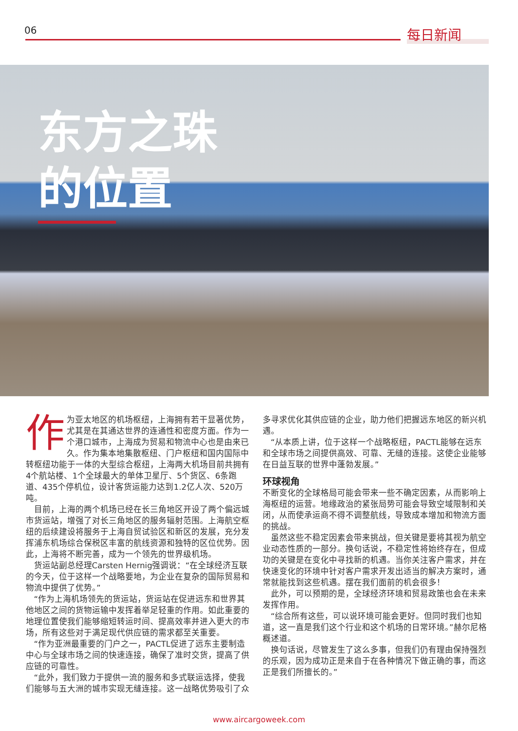06 每日新闻
东方之珠
的位置
作为亚太地区的机场枢纽，上海拥有若干显著优势，尤其是在其通达世界的连通性和密度方面。作为一个港口城市，上海成为贸易和物流中心也是由来已久。作为集本地集散枢纽、门户枢纽和国内国际中转枢纽功能于一体的大型综合枢纽，上海两大机场目前共拥有4个航站楼、1个全球最大的单体卫星厅、5个货区、6条跑道、435个停机位，设计客货运能力达到1.2亿人次、520万吨。
目前，上海的两个机场已经在长三角地区开设了两个偏远城市货运站，增强了对长三角地区的服务辐射范围。上海航空枢纽的后续建设将服务于上海自贸试验区和新区的发展，充分发挥浦东机场综合保税区丰富的航线资源和独特的区位优势。因此，上海将不断完善，成为一个领先的世界级机场。
货运站副总经理Carsten Hernig强调说：“在全球经济互联的今天，位于这样一个战略要地，为企业在复杂的国际贸易和物流中提供了优势。”
“作为上海机场领先的货运站，货运站在促进远东和世界其他地区之间的货物运输中发挥着举足轻重的作用。如此重要的地理位置使我们能够缩短转运时间、提高效率并进入更大的市场，所有这些对于满足现代供应链的需求都至关重要。
“作为亚洲最重要的门户之一，PACTL促进了远东主要制造中心与全球市场之间的快速连接，确保了准时交货，提高了供应链的可靠性。
“此外，我们致力于提供一流的服务和多式联运选择，使我们能够与五大洲的城市实现无缝连接。这一战略优势吸引了众多寻求优化其供应链的企业，助力他们把握远东地区的新兴机遇。
“从本质上讲，位于这样一个战略枢纽，PACTL能够在远东和全球市场之间提供高效、可靠、无缝的连接。这使企业能够在日益互联的世界中蓬勃发展。”
环球视角
不断变化的全球格局可能会带来一些不确定因素，从而影响上海枢纽的运营。地缘政治的紧张局势可能会导致空域限制和关闭，从而使承运商不得不调整航线，导致成本增加和物流方面的挑战。
虽然这些不稳定因素会带来挑战，但关键是要将其视为航空业动态性质的一部分。换句话说，不稳定性将始终存在，但成功的关键是在变化中寻找新的机遇。当你关注客户需求，并在快速变化的环境中针对客户需求开发出适当的解决方案时，通常就能找到这些机遇。摆在我们面前的机会很多！
此外，可以预期的是，全球经济环境和贸易政策也会在未来发挥作用。
“综合所有这些，可以说环境可能会更好。但同时我们也知道，这一直是我们这个行业和这个机场的日常环境。”赫尔尼格概述道。
换句话说，尽管发生了这么多事，但我们仍有理由保持强烈的乐观，因为成功正是来自于在各种情况下做正确的事，而这正是我们所擅长的。”
www.aircargoweek.com